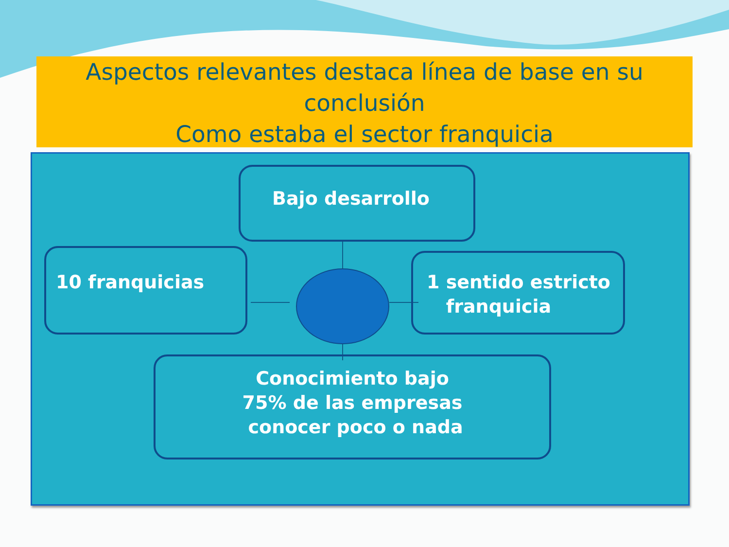Aspectos relevantes destaca línea de base en su conclusión
Como estaba el sector franquicia
Bajo desarrollo
10 franquicias
1 sentido estricto
franquicia
Conocimiento bajo
75% de las empresas
conocer poco o nada